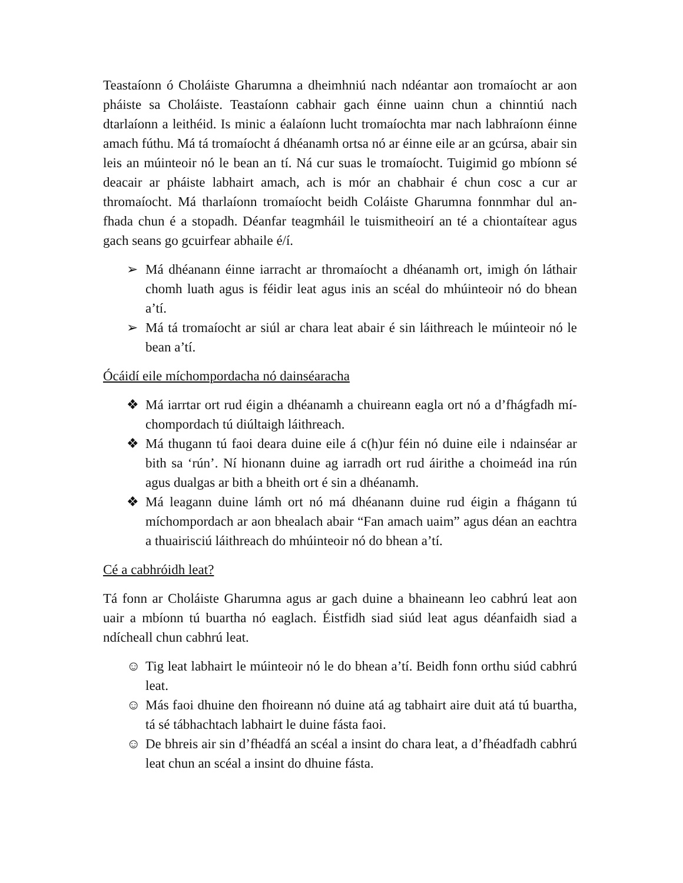Teastaíonn ó Choláiste Gharumna a dheimhniú nach ndéantar aon tromaíocht ar aon pháiste sa Choláiste. Teastaíonn cabhair gach éinne uainn chun a chinntiú nach dtarlaíonn a leithéid. Is minic a éalaíonn lucht tromaíochta mar nach labhraíonn éinne amach fúthu. Má tá tromaíocht á dhéanamh ortsa nó ar éinne eile ar an gcúrsa, abair sin leis an múinteoir nó le bean an tí. Ná cur suas le tromaíocht. Tuigimid go mbíonn sé deacair ar pháiste labhairt amach, ach is mór an chabhair é chun cosc a cur ar thromaíocht. Má tharlaíonn tromaíocht beidh Coláiste Gharumna fonnmhar dul an-fhada chun é a stopadh. Déanfar teagmháil le tuismitheoirí an té a chiontaítear agus gach seans go gcuirfear abhaile é/í.
➢ Má dhéanann éinne iarracht ar thromaíocht a dhéanamh ort, imigh ón láthair chomh luath agus is féidir leat agus inis an scéal do mhúinteoir nó do bhean a’tí.
➢ Má tá tromaíocht ar siúl ar chara leat abair é sin láithreach le múinteoir nó le bean a’tí.
Ócáidí eile míchompordacha nó dainséaracha
❖ Má iarrtar ort rud éigin a dhéanamh a chuireann eagla ort nó a d’fhágfadh mí-chompordach tú diúltaigh láithreach.
❖ Má thugann tú faoi deara duine eile á c(h)ur féin nó duine eile i ndainséar ar bith sa ‘rún’. Ní hionann duine ag iarradh ort rud áirithe a choimeád ina rún agus dualgas ar bith a bheith ort é sin a dhéanamh.
❖ Má leagann duine lámh ort nó má dhéanann duine rud éigin a fhágann tú míchompordach ar aon bhealach abair “Fan amach uaim” agus déan an eachtra a thuairisciú láithreach do mhúinteoir nó do bhean a’tí.
Cé a cabhróidh leat?
Tá fonn ar Choláiste Gharumna agus ar gach duine a bhaineann leo cabhrú leat aon uair a mbíonn tú buartha nó eaglach. Éistfidh siad siúd leat agus déanfaidh siad a ndícheall chun cabhrú leat.
☺ Tig leat labhairt le múinteoir nó le do bhean a’tí. Beidh fonn orthu siúd cabhrú leat.
☺ Más faoi dhuine den fhoireann nó duine atá ag tabhairt aire duit atá tú buartha, tá sé tábhachtach labhairt le duine fásta faoi.
☺ De bhreis air sin d’fhéadfá an scéal a insint do chara leat, a d’fhéadfadh cabhrú leat chun an scéal a insint do dhuine fásta.